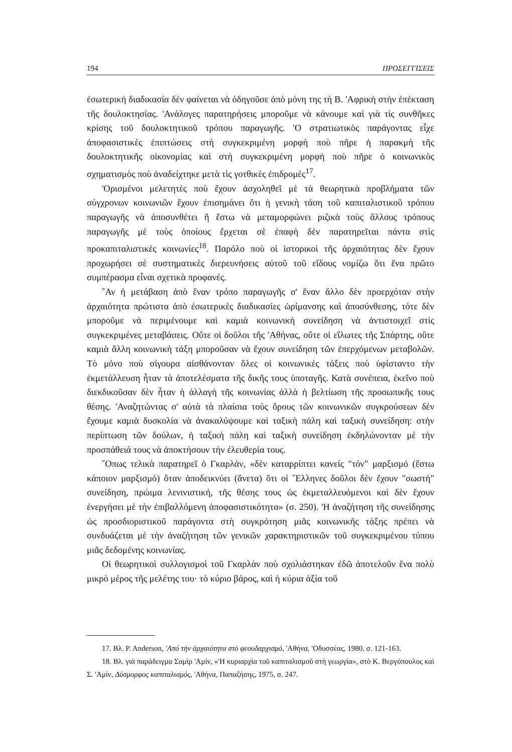194 ΠΡΟΣΕΓΓΙΣΕΙΣ
ἐσωτερική διαδικασία δὲν φαίνεται νὰ ὁδηγοῦσε ἀπὸ μόνη της τὴ Β. 'Αφρικὴ στὴν ἐπέκταση τῆς δουλοκτησίας. 'Ανάλογες παρατηρήσεις μποροῦμε νὰ κάνουμε καὶ γιὰ τὶς συνθῆκες κρίσης τοῦ δουλοκτητικοῦ τρόπου παραγωγῆς. 'Ο στρατιωτικὸς παράγοντας εἶχε ἀποφασιστικὲς ἐπιπτώσεις στὴ συγκεκριμένη μορφὴ ποὺ πῆρε ἡ παρακμὴ τῆς δουλοκτητικῆς οἰκονομίας καὶ στὴ συγκεκριμένη μορφὴ ποὺ πῆρε ὁ κοινωνικὸς σχηματισμὸς ποὺ ἀναδείχτηκε μετὰ τὶς γοτθικὲς ἐπιδρομές<sup>17</sup>.
'Ορισμένοι μελετητὲς ποὺ ἔχουν ἀσχοληθεῖ μὲ τὰ θεωρητικὰ προβλήματα τῶν σύγχρονων κοινωνιῶν ἔχουν ἐπισημάνει ὅτι ἡ γενικὴ τάση τοῦ καπιταλιστικοῦ τρόπου παραγωγῆς νὰ ἀποσυνθέτει ἢ ἔστω νὰ μεταμορφώνει ριζικὰ τοὺς ἄλλους τρόπους παραγωγῆς μὲ τοὺς ὁποίους ἔρχεται σὲ ἐπαφὴ δὲν παρατηρεῖται πάντα στὶς προκαπιταλιστικὲς κοινωνίες<sup>18</sup>. Παρόλο ποὺ οἱ ἱστορικοὶ τῆς ἀρχαιότητας δὲν ἔχουν προχωρήσει σὲ συστηματικὲς διερευνήσεις αὐτοῦ τοῦ εἴδους νομίζω ὅτι ἕνα πρῶτο συμπέρασμα εἶναι σχετικὰ προφανές.
῎Αν ἡ μετάβαση ἀπὸ ἕναν τρόπο παραγωγῆς σ' ἕναν ἄλλο δὲν προερχόταν στὴν ἀρχαιότητα πρώτιστα ἀπὸ ἐσωτερικὲς διαδικασίες ὡρίμανσης καὶ ἀποσύνθεσης, τότε δὲν μποροῦμε νὰ περιμένουμε καὶ καμιὰ κοινωνικὴ συνείδηση νὰ ἀντιστοιχεῖ στὶς συγκεκριμένες μεταβάσεις. Οὔτε οἱ δοῦλοι τῆς 'Αθήνας, οὔτε οἱ εἵλωτες τῆς Σπάρτης, οὔτε καμιὰ ἄλλη κοινωνικὴ τάξη μποροῦσαν νὰ ἔχουν συνείδηση τῶν ἐπερχόμενων μεταβολῶν. Τὸ μόνο ποὺ σίγουρα αἰσθάνονταν ὅλες οἱ κοινωνικὲς τάξεις ποὺ ὑφίσταντο τὴν ἐκμετάλλευση ἦταν τὰ ἀποτελέσματα τῆς δικῆς τους ὑποταγῆς. Κατὰ συνέπεια, ἐκεῖνο ποὺ διεκδικοῦσαν δὲν ἦταν ἡ ἀλλαγὴ τῆς κοινωνίας ἀλλὰ ἡ βελτίωση τῆς προσωπικῆς τους θέσης. 'Αναζητώντας σ' αὐτὰ τὰ πλαίσια τοὺς ὅρους τῶν κοινωνικῶν συγκρούσεων δὲν ἔχουμε καμιὰ δυσκολία νὰ ἀνακαλύψουμε καὶ ταξικὴ πάλη καὶ ταξικὴ συνείδηση: στὴν περίπτωση τῶν δούλων, ἡ ταξικὴ πάλη καὶ ταξικὴ συνείδηση ἐκδηλώνονταν μὲ τὴν προσπάθειά τους νὰ ἀποκτήσουν τὴν ἐλευθερία τους.
῞Οπως τελικὰ παρατηρεῖ ὁ Γκαρλάν, «δὲν καταρρίπτει κανείς "τόν" μαρξισμό (ἔστω κάποιον μαρξισμό) ὅταν ἀποδεικνύει (ἄνετα) ὅτι οἱ ῞Ελληνες δοῦλοι δὲν ἔχουν "σωστή" συνείδηση, πρώιμα λενινιστική, τῆς θέσης τους ὡς ἐκμεταλλευόμενοι καὶ δὲν ἔχουν ἐνεργήσει μὲ τὴν ἐπιβαλλόμενη ἀποφασιστικότητα» (σ. 250). 'Η ἀναζήτηση τῆς συνείδησης ὡς προσδιοριστικοῦ παράγοντα στὴ συγκρότηση μιᾶς κοινωνικῆς τάξης πρέπει νὰ συνδυάζεται μὲ τὴν ἀναζήτηση τῶν γενικῶν χαρακτηριστικῶν τοῦ συγκεκριμένου τύπου μιᾶς δεδομένης κοινωνίας.
Οἱ θεωρητικοὶ συλλογισμοὶ τοῦ Γκαρλὰν ποὺ σχολιάστηκαν ἐδῶ ἀποτελοῦν ἕνα πολὺ μικρὸ μέρος τῆς μελέτης του· τὸ κύριο βάρος, καὶ ἡ κύρια ἀξία τοῦ
17. Βλ. P. Anderson, 'Από τὴν ἀρχαιότητα στὸ φεουδαρχισμό, 'Αθήνα, 'Οδυσσέας, 1980, σ. 121-163.
18. Βλ. γιὰ παράδειγμα Σαμὶρ 'Αμίν, «'Η κυριαρχία τοῦ καπιταλισμοῦ στὴ γεωργία», στὸ Κ. Βεργόπουλος καὶ Σ. 'Αμίν, Δύσμορφος καπιταλισμός, 'Αθήνα, Παπαζήσης, 1975, σ. 247.